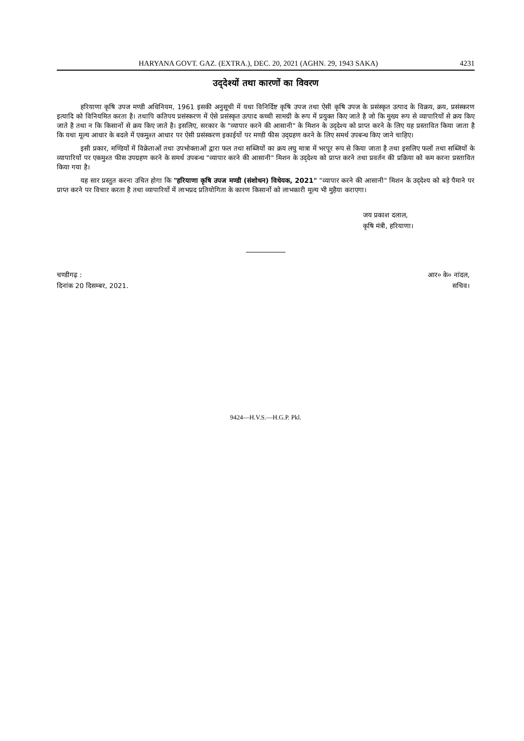HARYANA GOVT. GAZ. (EXTRA.), DEC. 20, 2021 (AGHN. 29, 1943 SAKA) 4231
उद्‌देश्यों तथा कारणों का विवरण
हरियाणा कृषि उपज मण्डी अधिनियम, 1961 इसकी अनुसूची में यथा विनिर्दिष्ट कृषि उपज तथा ऐसी कृषि उपज के प्रसंस्कृत उत्पाद के विक्रय, क्रय, प्रसंस्करण इत्यादि को विनियमित करता है। तथापि कतिपय प्रसंस्करण में ऐसे प्रसंस्कृत उत्पाद कच्ची सामग्री के रूप में प्रयुक्त किए जाते है जो कि मुख्य रूप से व्यापारियों से क्रय किए जाते है तथा न कि किसानों से क्रय किए जाते है। इसलिए, सरकार के "व्यापार करने की आसानी" के मिशन के उद्‌देश्य को प्राप्त करने के लिए यह प्रस्तावित किया जाता है कि यथा मूल्य आधार के बदले में एकमुश्त आधार पर ऐसी प्रसंस्करण इकाईयों पर मण्डी फीस उद्‌ग्रहण करने के लिए समर्थ उपबन्ध किए जाने चाहिए।
इसी प्रकार, मण्डियों में विक्रेताओं तथा उपभोक्ताओं द्वारा फल तथा सब्जियों का क्रय लघु मात्रा में भरपूर रूप से किया जाता है तथा इसलिए फलों तथा सब्जियों के व्यापारियों पर एकमुश्त फीस उपग्रहण करने के समर्थ उपबन्ध "व्यापार करने की आसानी" मिशन के उद्‌देश्य को प्राप्त करने तथा प्रवर्तन की प्रक्रिया को कम करना प्रस्तावित किया गया है।
यह सार प्रस्तुत करना उचित होगा कि "हरियाणा कृषि उपज मण्डी (संशोधन) विधेयक, 2021" "व्यापार करने की आसानी" मिशन के उद्‌देश्य को बड़े पैमाने पर प्राप्त करने पर विचार करता है तथा व्यापारियों में लाभप्रद प्रतियोगिता के कारण किसानों को लाभकारी मूल्य भी मुहैया कराएगा।
जय प्रकाश दलाल,
कृषि मंत्री, हरियाणा।
चण्डीगढ़ :
दिनांक 20 दिसम्बर, 2021.
आर० के० नांदल,
सचिव।
9424—H.V.S.—H.G.P. Pkl.